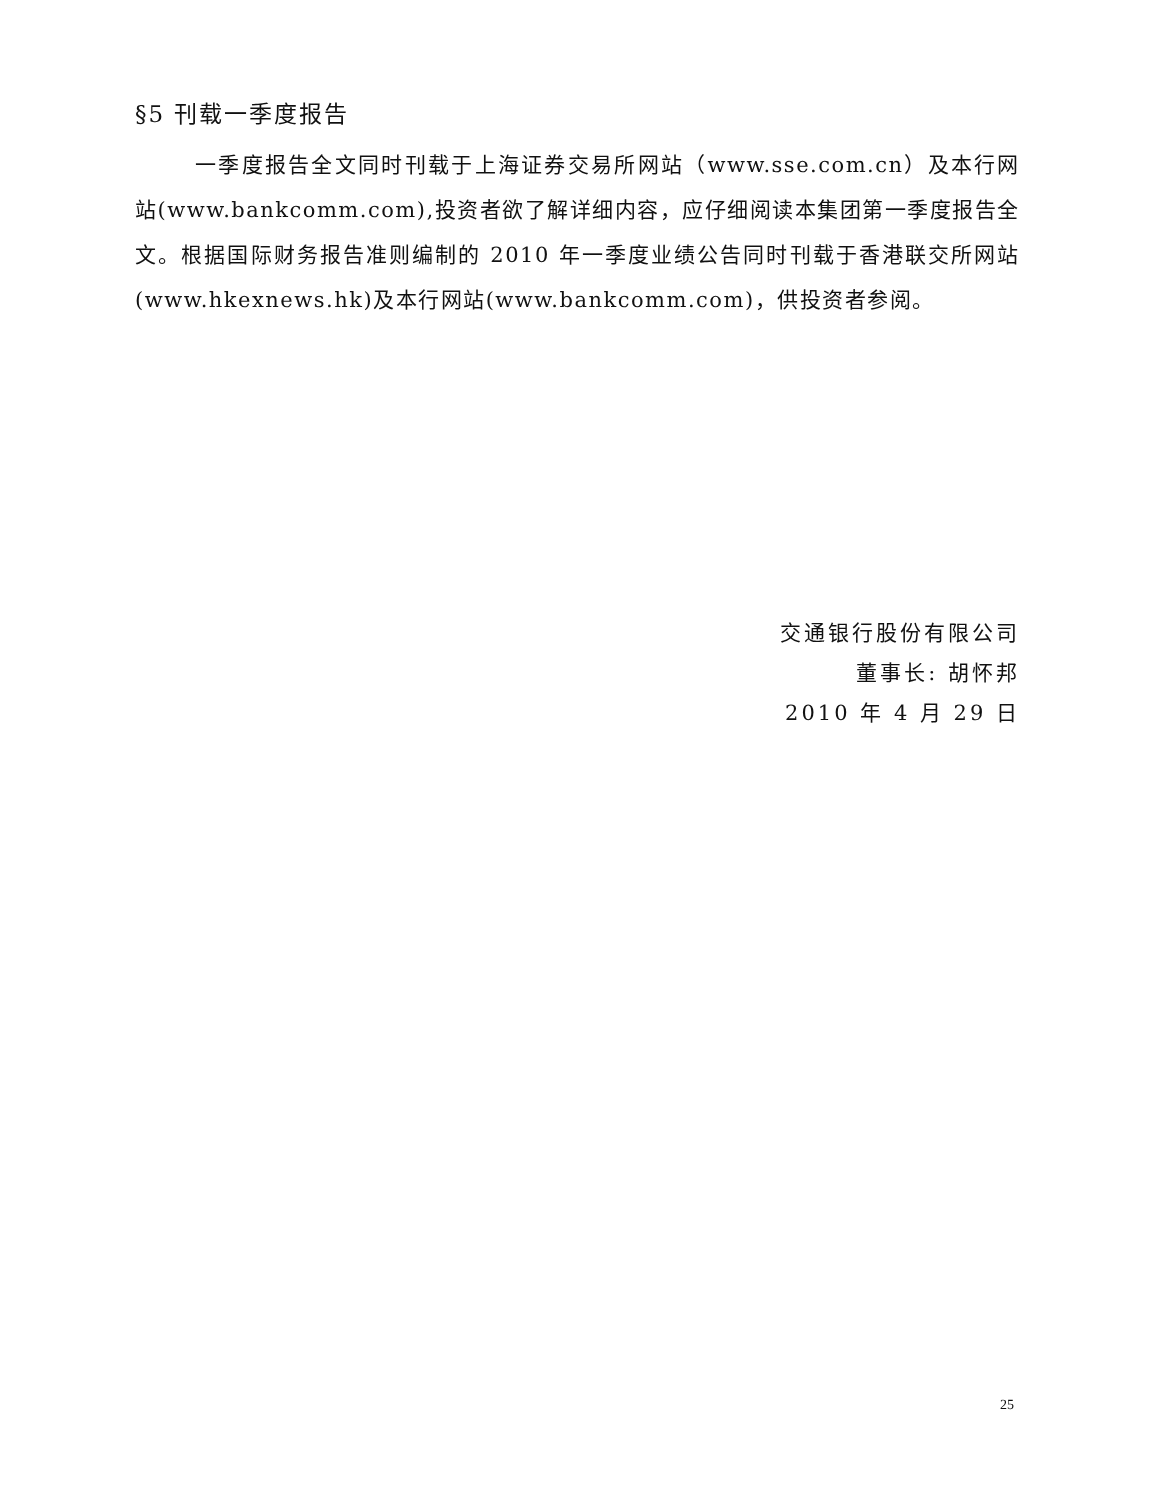§5 刊载一季度报告
一季度报告全文同时刊载于上海证券交易所网站（www.sse.com.cn）及本行网站(www.bankcomm.com),投资者欲了解详细内容，应仔细阅读本集团第一季度报告全文。根据国际财务报告准则编制的 2010 年一季度业绩公告同时刊载于香港联交所网站(www.hkexnews.hk)及本行网站(www.bankcomm.com)，供投资者参阅。
交通银行股份有限公司
董事长: 胡怀邦
2010 年 4 月 29 日
25